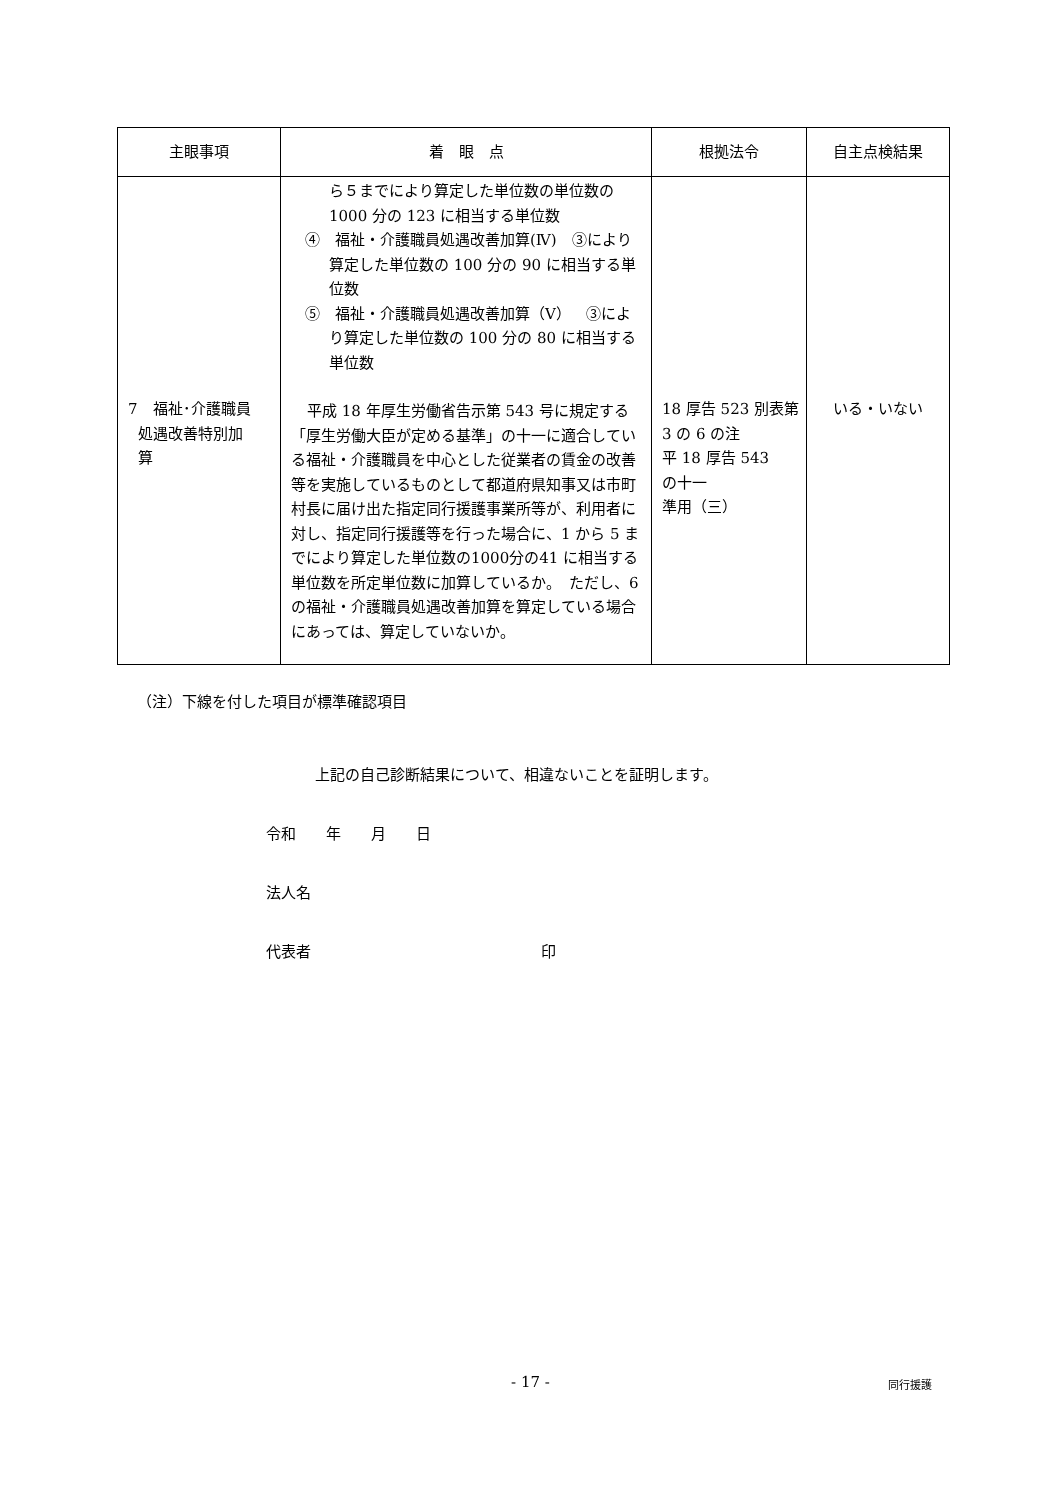| 主眼事項 | 着 眼 点 | 根拠法令 | 自主点検結果 |
| --- | --- | --- | --- |
| 7 福祉･介護職員 処遇改善特別加 算 | ら５までにより算定した単位数の単位数の1000 分の 123 に相当する単位数 ④ 福祉・介護職員処遇改善加算(Ⅳ) ③により算定した単位数の 100 分の 90 に相当する単位数 ⑤ 福祉・介護職員処遇改善加算（Ⅴ） ③により算定した単位数の 100 分の 80 に相当する単位数 平成 18 年厚生労働省告示第 543 号に規定する「厚生労働大臣が定める基準」の十一に適合している福祉・介護職員を中心とした従業者の賃金の改善等を実施しているものとして都道府県知事又は市町村長に届け出た指定同行援護事業所等が、利用者に対し、指定同行援護等を行った場合に、1 から 5 までにより算定した単位数の1000分の41 に相当する単位数を所定単位数に加算しているか。 ただし、6 の福祉・介護職員処遇改善加算を算定している場合にあっては、算定していないか。 | 18 厚告 523 別表第3 の 6 の注 平 18 厚告 543 の十一 準用（三） | いる・いない |
（注）下線を付した項目が標準確認項目
上記の自己診断結果について、相違ないことを証明します。
令和　　年　　月　　日
法人名
代表者 印
- 17 - 同行援護